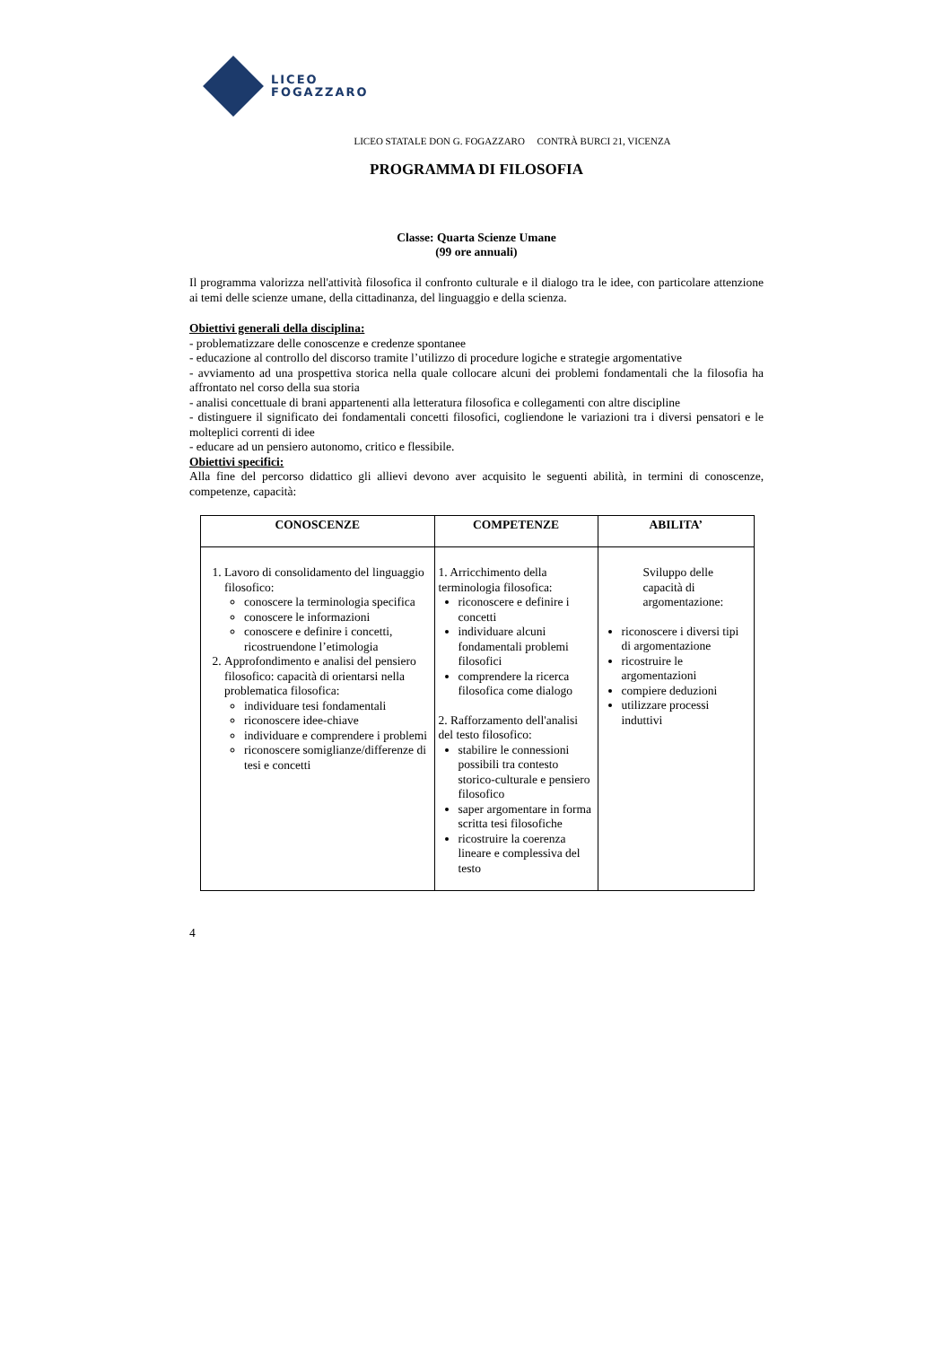LICEO
FOGAZZARO
LICEO STATALE DON G. FOGAZZARO CONTRÀ BURCI 21, VICENZA
PROGRAMMA DI FILOSOFIA
Classe: Quarta Scienze Umane
(99 ore annuali)
Il programma valorizza nell'attività filosofica il confronto culturale e il dialogo tra le idee, con particolare attenzione ai temi delle scienze umane, della cittadinanza, del linguaggio e della scienza.
Obiettivi generali della disciplina:
- problematizzare delle conoscenze e credenze spontanee
- educazione al controllo del discorso tramite l’utilizzo di procedure logiche e strategie argomentative
- avviamento ad una prospettiva storica nella quale collocare alcuni dei problemi fondamentali che la filosofia ha affrontato nel corso della sua storia
- analisi concettuale di brani appartenenti alla letteratura filosofica e collegamenti con altre discipline
- distinguere il significato dei fondamentali concetti filosofici, cogliendone le variazioni tra i diversi pensatori e le molteplici correnti di idee
- educare ad un pensiero autonomo, critico e flessibile.
Obiettivi specifici:
Alla fine del percorso didattico gli allievi devono aver acquisito le seguenti abilità, in termini di conoscenze, competenze, capacità:
| CONOSCENZE | COMPETENZE | ABILITA’ |
| --- | --- | --- |
| 1. Lavoro di consolidamento del linguaggio filosofico: conoscere la terminologia specifica conoscere le informazioni conoscere e definire i concetti, ricostruendone l’etimologia 2. Approfondimento e analisi del pensiero filosofico: capacità di orientarsi nella problematica filosofica: individuare tesi fondamentali riconoscere idee-chiave individuare e comprendere i problemi riconoscere somiglianze/differenze di tesi e concetti | 1. Arricchimento della terminologia filosofica: riconoscere e definire i concetti individuare alcuni fondamentali problemi filosofici comprendere la ricerca filosofica come dialogo 2. Rafforzamento dell'analisi del testo filosofico: stabilire le connessioni possibili tra contesto storico-culturale e pensiero filosofico saper argomentare in forma scritta tesi filosofiche ricostruire la coerenza lineare e complessiva del testo | Sviluppo delle capacità di argomentazione: riconoscere i diversi tipi di argomentazione ricostruire le argomentazioni compiere deduzioni utilizzare processi induttivi |
4